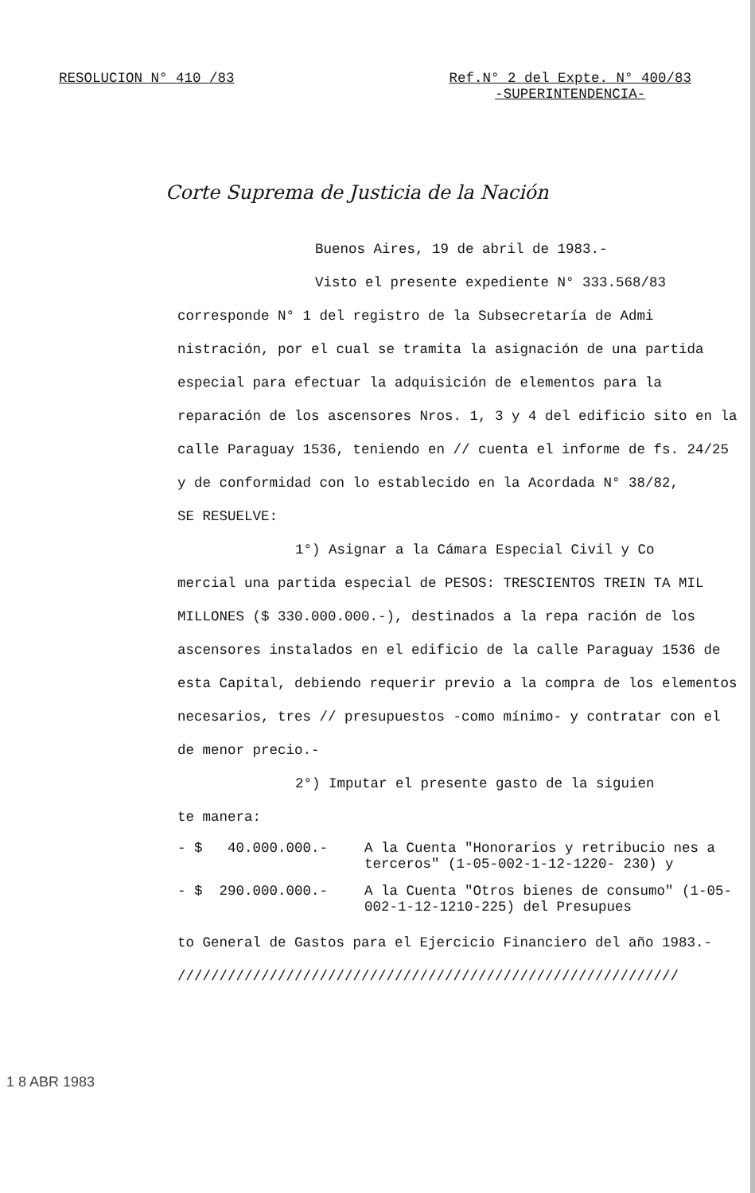RESOLUCION N° 410 /83 Ref.N° 2 del Expte. N° 400/83
-SUPERINTENDENCIA-
Corte Suprema de Justicia de la Nación
Buenos Aires, 19 de abril de 1983.-
Visto el presente expediente N° 333.568/83
corresponde N° 1 del registro de la Subsecretaría de Admi nistración, por el cual se tramita la asignación de una partida especial para efectuar la adquisición de elementos para la reparación de los ascensores Nros. 1, 3 y 4 del edificio sito en la calle Paraguay 1536, teniendo en // cuenta el informe de fs. 24/25 y de conformidad con lo establecido en la Acordada N° 38/82,
SE RESUELVE:
1°) Asignar a la Cámara Especial Civil y Co
mercial una partida especial de PESOS: TRESCIENTOS TREIN TA MIL MILLONES ($ 330.000.000.-), destinados a la repa ración de los ascensores instalados en el edificio de la calle Paraguay 1536 de esta Capital, debiendo requerir previo a la compra de los elementos necesarios, tres // presupuestos -como mínimo- y contratar con el de menor precio.-
2°) Imputar el presente gasto de la siguien
te manera:
- $ 40.000.000.- A la Cuenta "Honorarios y retribucio nes a terceros" (1-05-002-1-12-1220- 230) y
- $ 290.000.000.- A la Cuenta "Otros bienes de consumo" (1-05-002-1-12-1210-225) del Presupues
to General de Gastos para el Ejercicio Financiero del año 1983.-
////////////////////////////////////////////////////////////
1 8 ABR 1983